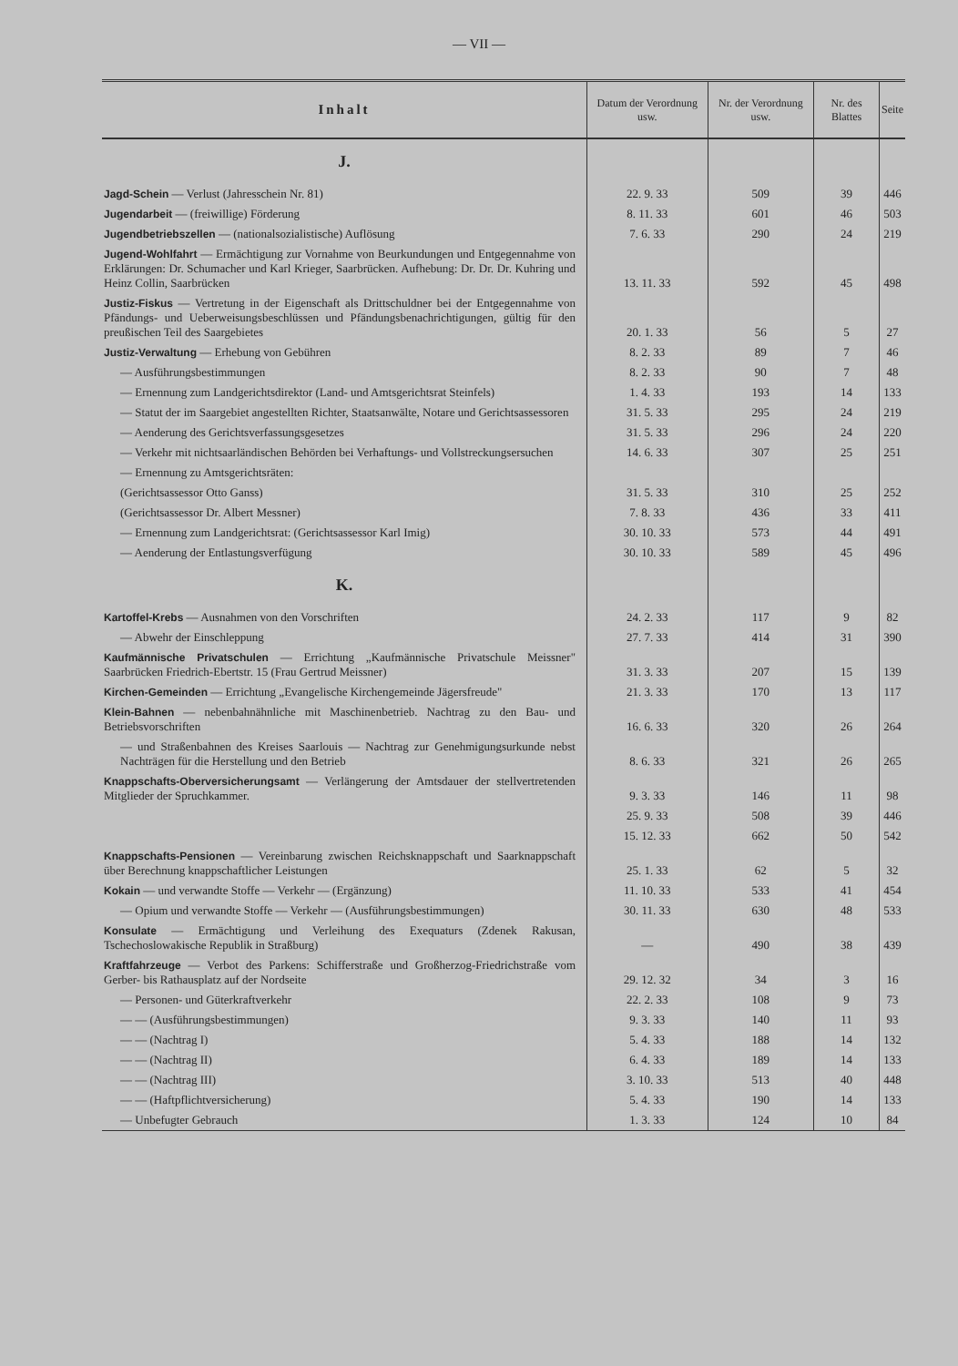— VII —
| Inhalt | Datum der Verordnung usw. | Nr. der Verordnung usw. | Nr. des Blattes | Seite |
| --- | --- | --- | --- | --- |
| J. | | | | |
| Jagd-Schein — Verlust (Jahresschein Nr. 81) | 22. 9. 33 | 509 | 39 | 446 |
| Jugendarbeit — (freiwillige) Förderung | 8. 11. 33 | 601 | 46 | 503 |
| Jugendbetriebszellen — (nationalsozialistische) Auflösung | 7. 6. 33 | 290 | 24 | 219 |
| Jugend-Wohlfahrt — Ermächtigung zur Vornahme von Beurkundungen und Entgegennahme von Erklärungen: Dr. Schumacher und Karl Krieger, Saarbrücken. Aufhebung: Dr. Dr. Dr. Kuhring und Heinz Collin, Saarbrücken | 13. 11. 33 | 592 | 45 | 498 |
| Justiz-Fiskus — Vertretung in der Eigenschaft als Drittschuldner bei der Entgegennahme von Pfändungs- und Ueberweisungsbeschlüssen und Pfändungsbenachrichtigungen, gültig für den preußischen Teil des Saargebietes | 20. 1. 33 | 56 | 5 | 27 |
| Justiz-Verwaltung — Erhebung von Gebühren | 8. 2. 33 | 89 | 7 | 46 |
| — Ausführungsbestimmungen | 8. 2. 33 | 90 | 7 | 48 |
| — Ernennung zum Landgerichtsdirektor (Land- und Amtsgerichtsrat Steinfels) | 1. 4. 33 | 193 | 14 | 133 |
| — Statut der im Saargebiet angestellten Richter, Staatsanwälte, Notare und Gerichtsassessoren | 31. 5. 33 | 295 | 24 | 219 |
| — Aenderung des Gerichtsverfassungsgesetzes | 31. 5. 33 | 296 | 24 | 220 |
| — Verkehr mit nichtsaarländischen Behörden bei Verhaftungs- und Vollstreckungsersuchen | 14. 6. 33 | 307 | 25 | 251 |
| — Ernennung zu Amtsgerichtsräten: | | | | |
| (Gerichtsassessor Otto Ganss) | 31. 5. 33 | 310 | 25 | 252 |
| (Gerichtsassessor Dr. Albert Messner) | 7. 8. 33 | 436 | 33 | 411 |
| — Ernennung zum Landgerichtsrat: (Gerichtsassessor Karl Imig) | 30. 10. 33 | 573 | 44 | 491 |
| — Aenderung der Entlastungsverfügung | 30. 10. 33 | 589 | 45 | 496 |
| K. | | | | |
| Kartoffel-Krebs — Ausnahmen von den Vorschriften | 24. 2. 33 | 117 | 9 | 82 |
| — Abwehr der Einschleppung | 27. 7. 33 | 414 | 31 | 390 |
| Kaufmännische Privatschulen — Errichtung „Kaufmännische Privatschule Meissner" Saarbrücken Friedrich-Ebertstr. 15 (Frau Gertrud Meissner) | 31. 3. 33 | 207 | 15 | 139 |
| Kirchen-Gemeinden — Errichtung „Evangelische Kirchengemeinde Jägersfreude" | 21. 3. 33 | 170 | 13 | 117 |
| Klein-Bahnen — nebenbahnähnliche mit Maschinenbetrieb. Nachtrag zu den Bau- und Betriebsvorschriften | 16. 6. 33 | 320 | 26 | 264 |
| — und Straßenbahnen des Kreises Saarlouis — Nachtrag zur Genehmigungsurkunde nebst Nachträgen für die Herstellung und den Betrieb | 8. 6. 33 | 321 | 26 | 265 |
| Knappschafts-Oberversicherungsamt — Verlängerung der Amtsdauer der stellvertretenden Mitglieder der Spruchkammer. | 9. 3. 33 | 146 | 11 | 98 |
| | 25. 9. 33 | 508 | 39 | 446 |
| | 15. 12. 33 | 662 | 50 | 542 |
| Knappschafts-Pensionen — Vereinbarung zwischen Reichsknappschaft und Saarknappschaft über Berechnung knappschaftlicher Leistungen | 25. 1. 33 | 62 | 5 | 32 |
| Kokain — und verwandte Stoffe — Verkehr — (Ergänzung) | 11. 10. 33 | 533 | 41 | 454 |
| — Opium und verwandte Stoffe — Verkehr — (Ausführungsbestimmungen) | 30. 11. 33 | 630 | 48 | 533 |
| Konsulate — Ermächtigung und Verleihung des Exequaturs (Zdenek Rakusan, Tschechoslowakische Republik in Straßburg) | — | 490 | 38 | 439 |
| Kraftfahrzeuge — Verbot des Parkens: Schifferstraße und Großherzog-Friedrichstraße vom Gerber- bis Rathausplatz auf der Nordseite | 29. 12. 32 | 34 | 3 | 16 |
| — Personen- und Güterkraftverkehr | 22. 2. 33 | 108 | 9 | 73 |
| — — (Ausführungsbestimmungen) | 9. 3. 33 | 140 | 11 | 93 |
| — — (Nachtrag I) | 5. 4. 33 | 188 | 14 | 132 |
| — — (Nachtrag II) | 6. 4. 33 | 189 | 14 | 133 |
| — — (Nachtrag III) | 3. 10. 33 | 513 | 40 | 448 |
| — — (Haftpflichtversicherung) | 5. 4. 33 | 190 | 14 | 133 |
| — Unbefugter Gebrauch | 1. 3. 33 | 124 | 10 | 84 |